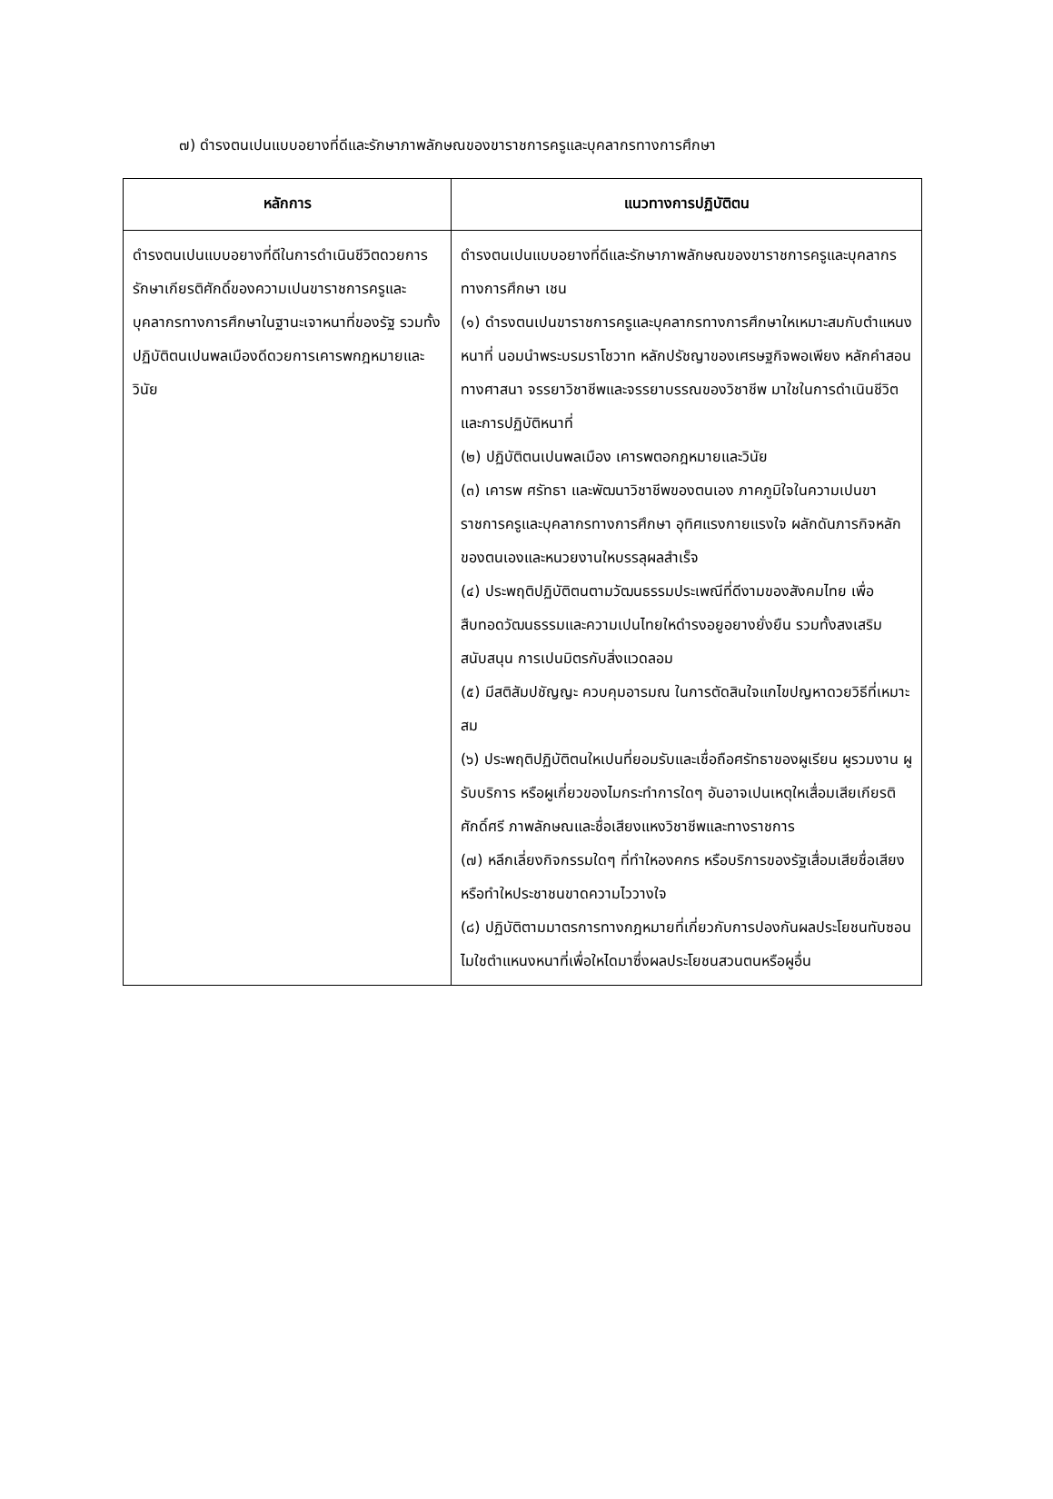๗) ดำรงตนเปนแบบอยางที่ดีและรักษาภาพลักษณของขาราชการครูและบุคลากรทางการศึกษา
| หลักการ | แนวทางการปฏิบัติตน |
| --- | --- |
| ดำรงตนเปนแบบอยางที่ดีในการดำเนินชีวิตดวยการรักษาเกียรติศักดิ์ของความเปนขาราชการครูและบุคลากรทางการศึกษาในฐานะเจาหนาที่ของรัฐ รวมทั้งปฏิบัติตนเปนพลเมืองดีดวยการเคารพกฎหมายและวินัย | ดำรงตนเปนแบบอยางที่ดีและรักษาภาพลักษณของขาราชการครูและบุคลากรทางการศึกษา เชน (๑) ดำรงตนเปนขาราชการครูและบุคลากรทางการศึกษาใหเหมาะสมกับตำแหนงหนาที่ นอมนำพระบรมราโชวาท หลักปรัชญาของเศรษฐกิจพอเพียง หลักคำสอนทางศาสนา จรรยาวิชาชีพและจรรยาบรรณของวิชาชีพ มาใชในการดำเนินชีวิตและการปฏิบัติหนาที่ (๒) ปฏิบัติตนเปนพลเมือง เคารพตอกฎหมายและวินัย (๓) เคารพ ศรัทธา และพัฒนาวิชาชีพของตนเอง ภาคภูมิใจในความเปนขาราชการครูและบุคลากรทางการศึกษา อุทิศแรงกายแรงใจ ผลักดันภารกิจหลักของตนเองและหนวยงานใหบรรลุผลสำเร็จ (๔) ประพฤติปฏิบัติตนตามวัฒนธรรมประเพณีที่ดีงามของสังคมไทย เพื่อสืบทอดวัฒนธรรมและความเปนไทยใหดำรงอยูอยางยั่งยืน รวมทั้งสงเสริม สนับสนุน การเปนมิตรกับสิ่งแวดลอม (๕) มีสติสัมปชัญญะ ควบคุมอารมณ ในการตัดสินใจแกไขปญหาดวยวิธีที่เหมาะสม (๖) ประพฤติปฏิบัติตนใหเปนที่ยอมรับและเชื่อถือศรัทธาของผูเรียน ผูรวมงาน ผูรับบริการ หรือผูเกี่ยวของไมกระทำการใดๆ อันอาจเปนเหตุใหเสื่อมเสียเกียรติ ศักดิ์ศรี ภาพลักษณและชื่อเสียงแหงวิชาชีพและทางราชการ (๗) หลีกเลี่ยงกิจกรรมใดๆ ที่ทำใหองคกร หรือบริการของรัฐเสื่อมเสียชื่อเสียง หรือทำใหประชาชนขาดความไววางใจ (๘) ปฏิบัติตามมาตรการทางกฎหมายที่เกี่ยวกับการปองกันผลประโยชนทับซอน ไมใชตำแหนงหนาที่เพื่อใหไดมาซึ่งผลประโยชนสวนตนหรือผูอื่น |